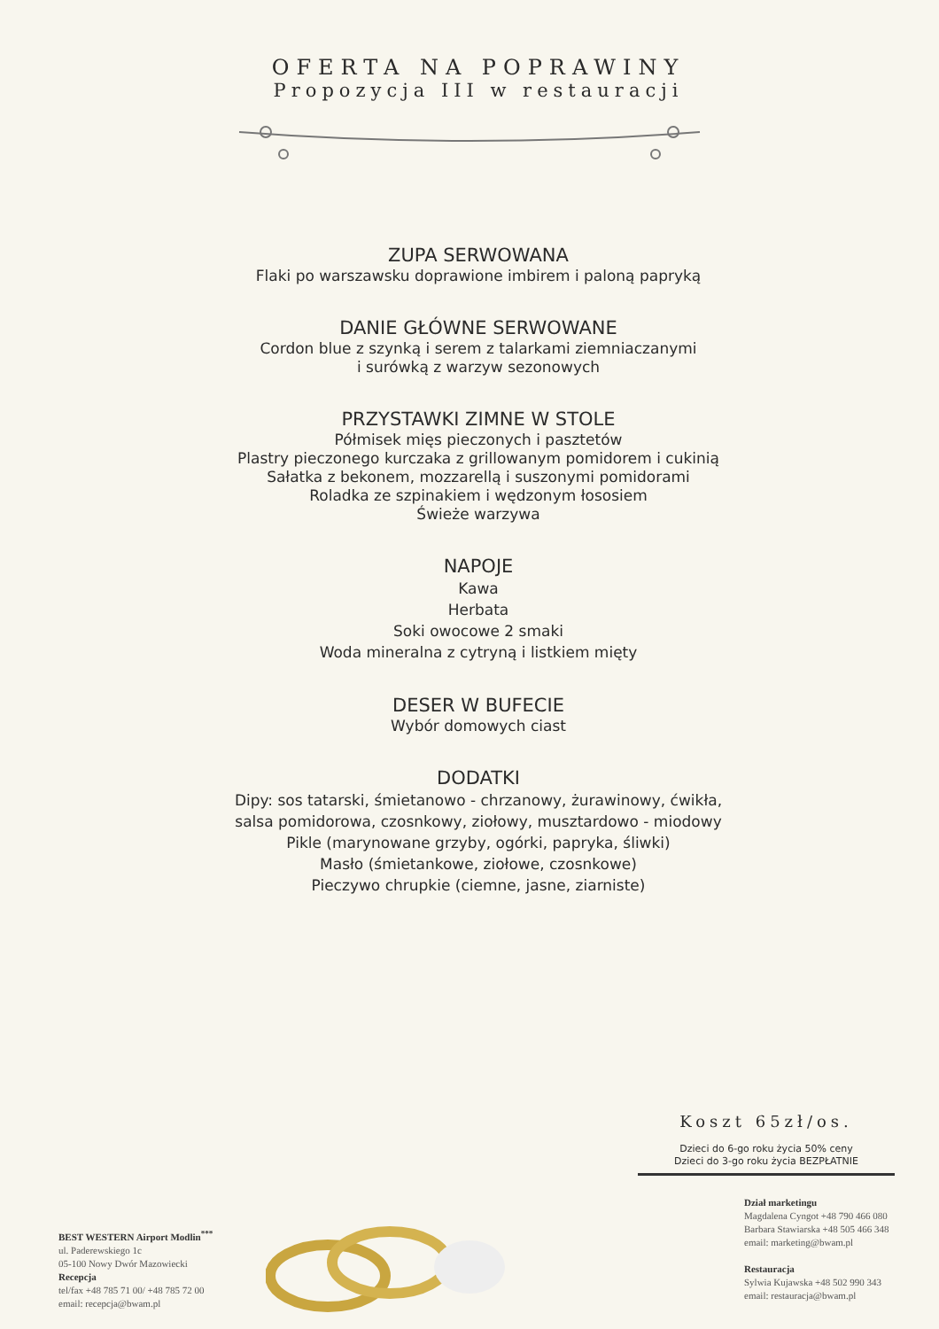OFERTA NA POPRAWINY
Propozycja III w restauracji
ZUPA SERWOWANA
Flaki po warszawsku doprawione imbirem i paloną papryką
DANIE GŁÓWNE SERWOWANE
Cordon blue z szynką i serem z talarkami ziemniaczanymi
i surówką z warzyw sezonowych
PRZYSTAWKI ZIMNE W STOLE
Półmisek mięs pieczonych i pasztetów
Plastry pieczonego kurczaka z grillowanym pomidorem i cukinią
Sałatka z bekonem, mozzarellą i suszonymi pomidorami
Roladka ze szpinakiem i wędzonym łososiem
Świeże warzywa
NAPOJE
Kawa
Herbata
Soki owocowe 2 smaki
Woda mineralna z cytryną i listkiem mięty
DESER W BUFECIE
Wybór domowych ciast
DODATKI
Dipy: sos tatarski, śmietanowo - chrzanowy, żurawinowy, ćwikła,
salsa pomidorowa, czosnkowy, ziołowy, musztardowo - miodowy
Pikle (marynowane grzyby, ogórki, papryka, śliwki)
Masło (śmietankowe, ziołowe, czosnkowe)
Pieczywo chrupkie (ciemne, jasne, ziarniste)
Koszt 65zł/os.
Dzieci do 6-go roku życia 50% ceny
Dzieci do 3-go roku życia BEZPŁATNIE
BEST WESTERN Airport Modlin<sup>***</sup>
ul. Paderewskiego 1c
05-100 Nowy Dwór Mazowiecki
Recepcja
tel/fax +48 785 71 00/ +48 785 72 00
email: recepcja@bwam.pl
Dział marketingu
Magdalena Cyngot +48 790 466 080
Barbara Stawiarska +48 505 466 348
email: marketing@bwam.pl
Restauracja
Sylwia Kujawska +48 502 990 343
email: restauracja@bwam.pl